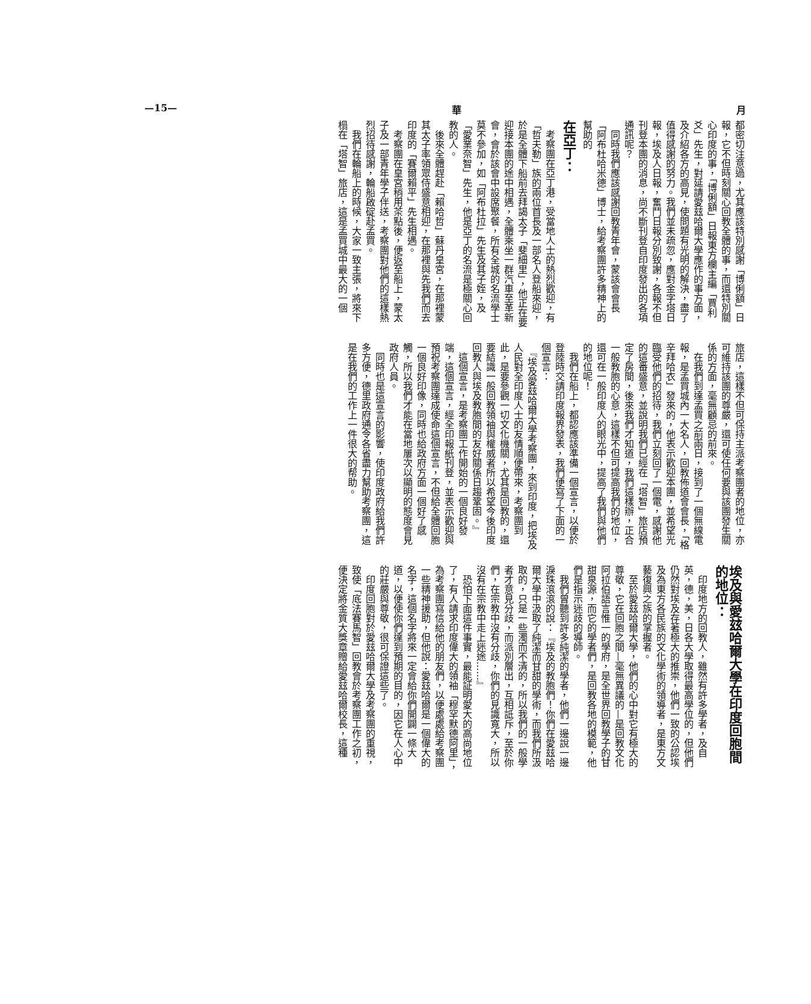—15— 華 月
都密切注意過，尤其應該特別感謝「博俐額」日報，它不但時刻關心回教全體的事，而還特別關心印度的事，「博俐額」日報東方欄主編「賈利爻」先生，對延請愛玆哈爾大學應作的事方面，及介紹各方的高見，使問題有光明的解決，盡了值得感謝的努力。我們並未疏忽，應對金字塔日報，埃及人日報，奮鬥日報分別致謝，各報不但刊登本團的消息，尚不斷刊登自印度發出的各項通訊呢？
　同時我們應該感謝回教青年會，蒙該會會長「阿布杜哈米德」博士，給考察團許多精神上的幫助的
在亞丁：
　考察團在亞丁港，受當地人士的熱烈歡迎，有「哲夫勒」族的兩位首長及一部名人登船來迎，於是全體下船前去拜謁太子「斐細里」，他正在要迎接本團的途中相遇，全體乘坐一群汽車至革新會，會於該會中設席聚餐，所有全城的名流學士莫不參加，如「阿布杜拉」先生及其子姪，及「愛業奈智」先生，他是亞丁的名流是極關心回教的人。
　後來全體趕赴「賴哈哲」蘇丹皇宮，在那裡蒙其太子率領眾侍盛意相迎，在那裡與先我們而去印度的「賽爾賴平」先生相遇。
　考察團在皇宮稍用茶點後，便返至船上，蒙太子及一部青年學子伴送，考察團對他們的這樣熱烈招待感謝，輪船啟碇赴孟買。
　我們在輪船上的時候，大家一致主張，將來下榻在「塔智」旅店，這是孟買城中最大的一個
旅店，這樣不但可保持主派考察團者的地位，亦可維持該團的尊嚴，還可使任何要與該團發生關係的方面，毫無顧忌的前來。
　在我們到達孟買之前兩日，接到了一個無線電報，是孟買城內一大名人，回教佈道會會長，「格辛拜哈衣」發來的，他表示歡迎本團，並希望光臨受他們的招待，我們立刻回了一個電，感謝他的這番盛意，並說明我們已經在「塔智」旅店預定了房間，後來我們才知道，我們這樣辦，正合一般教胞的心意，這樣不但可提高我們的地位，還可在一般印度人的眼光中，提高了我們與他們的地位呢！
　我們在船上，都認應該準備一個宣言，以便於登陸時交請印度報界發表，我們便寫了下面的一個宣言：
　『埃及愛玆哈爾大學考察團，來到印度，把埃及人民對全印度人士的友情順便帶來，考察團到此，是要參觀一切文化機關，尤其是回教的，還要結識一般回教領袖與權威者所以希望今後印度回教人與埃及教胞間的友好關係日趨鞏固。』
　這個宣言，是考察團工作開始的一個良好發端，這個宣言，經全印報紙刊登，並表示歡迎與預祝考察團達成使命這個宣言，不但給全體回胞一個良好印像，同時也給政府方面一個好了感觸，所以我們才能在當地屢次以顯明的態度會見政府人員。
　同時也是這宣言的影響，使印度政府給我們許多方便，德里政府通令各省盡力幫助考察團，這是在我們的工作上一件很大的帮助。
埃及與愛玆哈爾大學在印度回胞間的地位：
　印度地方的回教人，雖然有許多學者，及自英，德，美，日各大學取得最高學位的，但他們仍然對埃及存著極大的推崇，他們一致的公認埃及為東方各民族的文化學術的領導者，是東方文藝復興之族的掌握者。
　至於愛玆哈爾大學，他們的心中對它有極大的尊敬，它在回胞之間—毫無異議的—是回教文化阿拉伯語言惟一的學府，是全世界回教學子的甘甜泉源，而它的學者們，是回教各地的模範，他們是指示迷歧的導師。
　我們曾聽到許多純潔的學者，他們一邊說一邊淚珠滾滾的說：『埃及的教胞們！你們在愛玆哈爾大學中汲取了純潔而甘甜的學術，而我們所汲取的，只是一些濁而不清的，所以我們的一般學者才意見分歧，而派別層出，互相詆斥，至於你們，在宗教中沒有分歧，你們的見識寬大，所以沒有在宗教中走上迷途……』
　恐怕下面這件事實，最能証明愛大的高尚地位了，有人請求印度偉大的領袖「穆罕默德阿里」，為考察團寫信給他的朋友們，以便處處給考察團一些精神援助，但他說：愛玆哈爾是一個偉大的名字，這個名字將來一定會給你們開闢一條大道，以便使你們達到預期的目的，因它在人心中的莊嚴與尊敬，很可保證這些了。
　印度回胞對於愛玆哈爾大學及考察團的重視，致使「底法賽馬智」回教會於考察團工作之初，便決定將金質大獎章贈給愛玆哈爾校長，這種